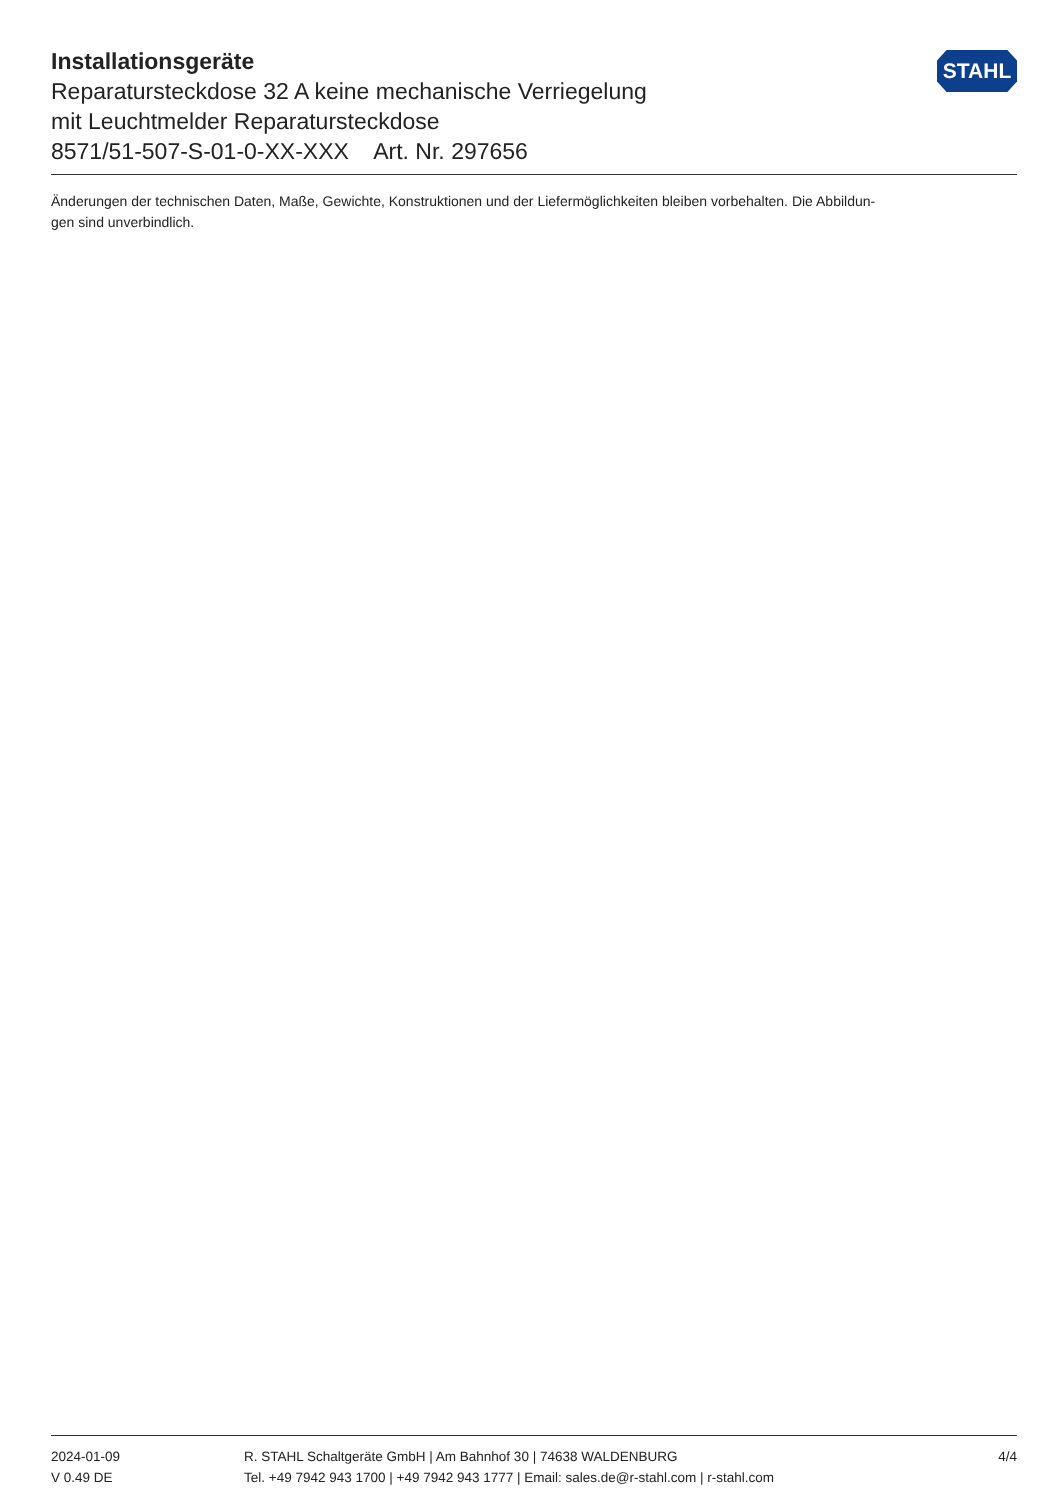STAHL
Installationsgeräte
Reparatursteckdose 32 A keine mechanische Verriegelung
mit Leuchtmelder Reparatursteckdose
8571/51-507-S-01-0-XX-XXX Art. Nr. 297656
Änderungen der technischen Daten, Maße, Gewichte, Konstruktionen und der Liefermöglichkeiten bleiben vorbehalten. Die Abbildun-
gen sind unverbindlich.
2024-01-09
V 0.49 DE
R. STAHL Schaltgeräte GmbH | Am Bahnhof 30 | 74638 WALDENBURG
Tel. +49 7942 943 1700 | +49 7942 943 1777 | Email: sales.de@r-stahl.com | r-stahl.com
4/4